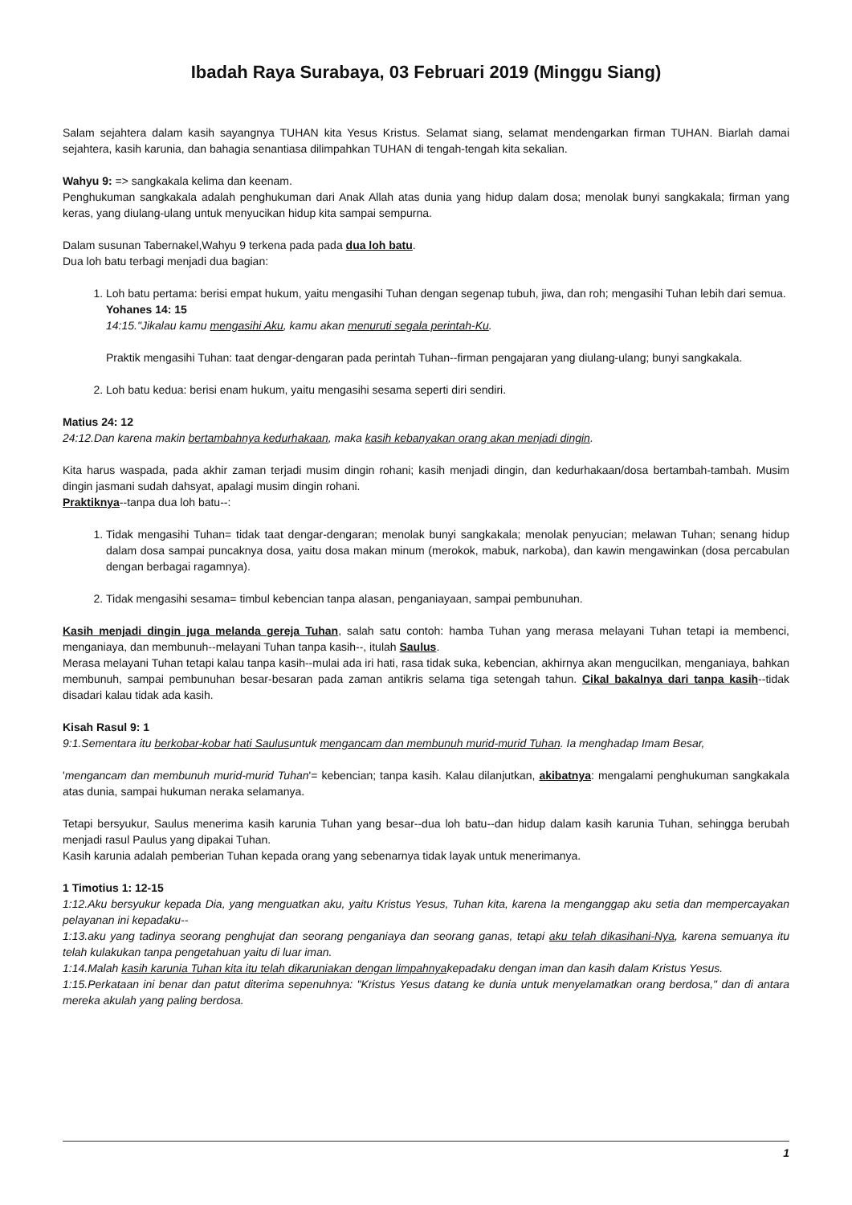Ibadah Raya Surabaya, 03 Februari 2019 (Minggu Siang)
Salam sejahtera dalam kasih sayangnya TUHAN kita Yesus Kristus. Selamat siang, selamat mendengarkan firman TUHAN. Biarlah damai sejahtera, kasih karunia, dan bahagia senantiasa dilimpahkan TUHAN di tengah-tengah kita sekalian.
Wahyu 9: => sangkakala kelima dan keenam.
Penghukuman sangkakala adalah penghukuman dari Anak Allah atas dunia yang hidup dalam dosa; menolak bunyi sangkakala; firman yang keras, yang diulang-ulang untuk menyucikan hidup kita sampai sempurna.
Dalam susunan Tabernakel,Wahyu 9 terkena pada pada dua loh batu.
Dua loh batu terbagi menjadi dua bagian:
1. Loh batu pertama: berisi empat hukum, yaitu mengasihi Tuhan dengan segenap tubuh, jiwa, dan roh; mengasihi Tuhan lebih dari semua.
Yohanes 14: 15
14:15."Jikalau kamu mengasihi Aku, kamu akan menuruti segala perintah-Ku.
Praktik mengasihi Tuhan: taat dengar-dengaran pada perintah Tuhan--firman pengajaran yang diulang-ulang; bunyi sangkakala.
2. Loh batu kedua: berisi enam hukum, yaitu mengasihi sesama seperti diri sendiri.
Matius 24: 12
24:12.Dan karena makin bertambahnya kedurhakaan, maka kasih kebanyakan orang akan menjadi dingin.
Kita harus waspada, pada akhir zaman terjadi musim dingin rohani; kasih menjadi dingin, dan kedurhakaan/dosa bertambah-tambah. Musim dingin jasmani sudah dahsyat, apalagi musim dingin rohani.
Praktiknya--tanpa dua loh batu--:
1. Tidak mengasihi Tuhan= tidak taat dengar-dengaran; menolak bunyi sangkakala; menolak penyucian; melawan Tuhan; senang hidup dalam dosa sampai puncaknya dosa, yaitu dosa makan minum (merokok, mabuk, narkoba), dan kawin mengawinkan (dosa percabulan dengan berbagai ragamnya).
2. Tidak mengasihi sesama= timbul kebencian tanpa alasan, penganiayaan, sampai pembunuhan.
Kasih menjadi dingin juga melanda gereja Tuhan, salah satu contoh: hamba Tuhan yang merasa melayani Tuhan tetapi ia membenci, menganiaya, dan membunuh--melayani Tuhan tanpa kasih--, itulah Saulus.
Merasa melayani Tuhan tetapi kalau tanpa kasih--mulai ada iri hati, rasa tidak suka, kebencian, akhirnya akan mengucilkan, menganiaya, bahkan membunuh, sampai pembunuhan besar-besaran pada zaman antikris selama tiga setengah tahun. Cikal bakalnya dari tanpa kasih--tidak disadari kalau tidak ada kasih.
Kisah Rasul 9: 1
9:1.Sementara itu berkobar-kobar hati Saulusuntuk mengancam dan membunuh murid-murid Tuhan. Ia menghadap Imam Besar,
'mengancam dan membunuh murid-murid Tuhan'= kebencian; tanpa kasih. Kalau dilanjutkan, akibatnya: mengalami penghukuman sangkakala atas dunia, sampai hukuman neraka selamanya.
Tetapi bersyukur, Saulus menerima kasih karunia Tuhan yang besar--dua loh batu--dan hidup dalam kasih karunia Tuhan, sehingga berubah menjadi rasul Paulus yang dipakai Tuhan.
Kasih karunia adalah pemberian Tuhan kepada orang yang sebenarnya tidak layak untuk menerimanya.
1 Timotius 1: 12-15
1:12.Aku bersyukur kepada Dia, yang menguatkan aku, yaitu Kristus Yesus, Tuhan kita, karena Ia menganggap aku setia dan mempercayakan pelayanan ini kepadaku--
1:13.aku yang tadinya seorang penghujat dan seorang penganiaya dan seorang ganas, tetapi aku telah dikasihani-Nya, karena semuanya itu telah kulakukan tanpa pengetahuan yaitu di luar iman.
1:14.Malah kasih karunia Tuhan kita itu telah dikaruniakan dengan limpahnyakepadaku dengan iman dan kasih dalam Kristus Yesus.
1:15.Perkataan ini benar dan patut diterima sepenuhnya: "Kristus Yesus datang ke dunia untuk menyelamatkan orang berdosa," dan di antara mereka akulah yang paling berdosa.
1